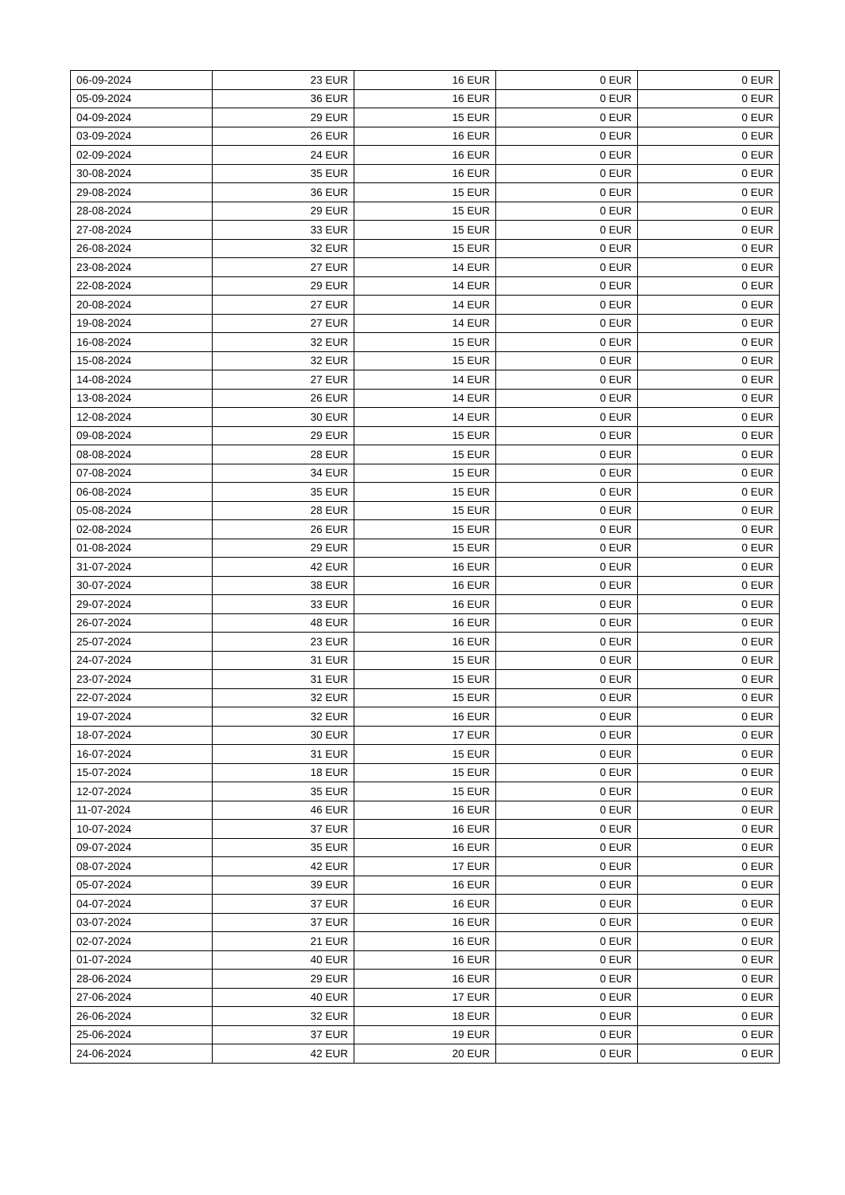| 06-09-2024 | 23 EUR | 16 EUR | 0 EUR | 0 EUR |
| 05-09-2024 | 36 EUR | 16 EUR | 0 EUR | 0 EUR |
| 04-09-2024 | 29 EUR | 15 EUR | 0 EUR | 0 EUR |
| 03-09-2024 | 26 EUR | 16 EUR | 0 EUR | 0 EUR |
| 02-09-2024 | 24 EUR | 16 EUR | 0 EUR | 0 EUR |
| 30-08-2024 | 35 EUR | 16 EUR | 0 EUR | 0 EUR |
| 29-08-2024 | 36 EUR | 15 EUR | 0 EUR | 0 EUR |
| 28-08-2024 | 29 EUR | 15 EUR | 0 EUR | 0 EUR |
| 27-08-2024 | 33 EUR | 15 EUR | 0 EUR | 0 EUR |
| 26-08-2024 | 32 EUR | 15 EUR | 0 EUR | 0 EUR |
| 23-08-2024 | 27 EUR | 14 EUR | 0 EUR | 0 EUR |
| 22-08-2024 | 29 EUR | 14 EUR | 0 EUR | 0 EUR |
| 20-08-2024 | 27 EUR | 14 EUR | 0 EUR | 0 EUR |
| 19-08-2024 | 27 EUR | 14 EUR | 0 EUR | 0 EUR |
| 16-08-2024 | 32 EUR | 15 EUR | 0 EUR | 0 EUR |
| 15-08-2024 | 32 EUR | 15 EUR | 0 EUR | 0 EUR |
| 14-08-2024 | 27 EUR | 14 EUR | 0 EUR | 0 EUR |
| 13-08-2024 | 26 EUR | 14 EUR | 0 EUR | 0 EUR |
| 12-08-2024 | 30 EUR | 14 EUR | 0 EUR | 0 EUR |
| 09-08-2024 | 29 EUR | 15 EUR | 0 EUR | 0 EUR |
| 08-08-2024 | 28 EUR | 15 EUR | 0 EUR | 0 EUR |
| 07-08-2024 | 34 EUR | 15 EUR | 0 EUR | 0 EUR |
| 06-08-2024 | 35 EUR | 15 EUR | 0 EUR | 0 EUR |
| 05-08-2024 | 28 EUR | 15 EUR | 0 EUR | 0 EUR |
| 02-08-2024 | 26 EUR | 15 EUR | 0 EUR | 0 EUR |
| 01-08-2024 | 29 EUR | 15 EUR | 0 EUR | 0 EUR |
| 31-07-2024 | 42 EUR | 16 EUR | 0 EUR | 0 EUR |
| 30-07-2024 | 38 EUR | 16 EUR | 0 EUR | 0 EUR |
| 29-07-2024 | 33 EUR | 16 EUR | 0 EUR | 0 EUR |
| 26-07-2024 | 48 EUR | 16 EUR | 0 EUR | 0 EUR |
| 25-07-2024 | 23 EUR | 16 EUR | 0 EUR | 0 EUR |
| 24-07-2024 | 31 EUR | 15 EUR | 0 EUR | 0 EUR |
| 23-07-2024 | 31 EUR | 15 EUR | 0 EUR | 0 EUR |
| 22-07-2024 | 32 EUR | 15 EUR | 0 EUR | 0 EUR |
| 19-07-2024 | 32 EUR | 16 EUR | 0 EUR | 0 EUR |
| 18-07-2024 | 30 EUR | 17 EUR | 0 EUR | 0 EUR |
| 16-07-2024 | 31 EUR | 15 EUR | 0 EUR | 0 EUR |
| 15-07-2024 | 18 EUR | 15 EUR | 0 EUR | 0 EUR |
| 12-07-2024 | 35 EUR | 15 EUR | 0 EUR | 0 EUR |
| 11-07-2024 | 46 EUR | 16 EUR | 0 EUR | 0 EUR |
| 10-07-2024 | 37 EUR | 16 EUR | 0 EUR | 0 EUR |
| 09-07-2024 | 35 EUR | 16 EUR | 0 EUR | 0 EUR |
| 08-07-2024 | 42 EUR | 17 EUR | 0 EUR | 0 EUR |
| 05-07-2024 | 39 EUR | 16 EUR | 0 EUR | 0 EUR |
| 04-07-2024 | 37 EUR | 16 EUR | 0 EUR | 0 EUR |
| 03-07-2024 | 37 EUR | 16 EUR | 0 EUR | 0 EUR |
| 02-07-2024 | 21 EUR | 16 EUR | 0 EUR | 0 EUR |
| 01-07-2024 | 40 EUR | 16 EUR | 0 EUR | 0 EUR |
| 28-06-2024 | 29 EUR | 16 EUR | 0 EUR | 0 EUR |
| 27-06-2024 | 40 EUR | 17 EUR | 0 EUR | 0 EUR |
| 26-06-2024 | 32 EUR | 18 EUR | 0 EUR | 0 EUR |
| 25-06-2024 | 37 EUR | 19 EUR | 0 EUR | 0 EUR |
| 24-06-2024 | 42 EUR | 20 EUR | 0 EUR | 0 EUR |